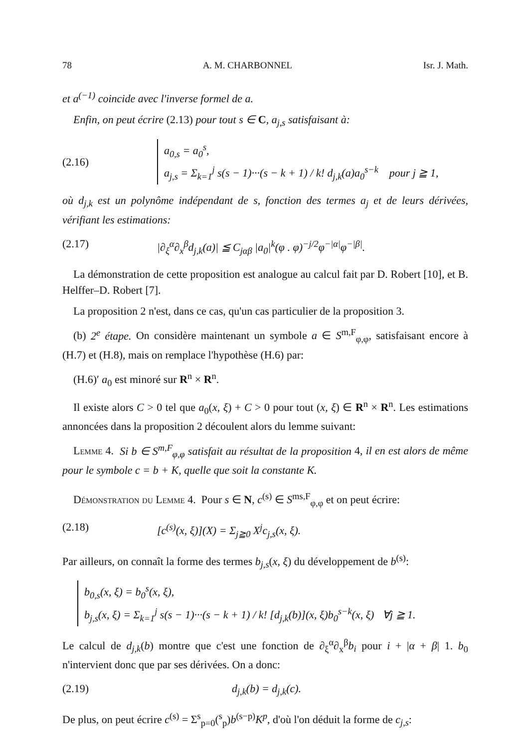78 A. M. CHARBONNEL Isr. J. Math.
et a<sup>(−1)</sup> coincide avec l'inverse formel de a.
Enfin, on peut écrire (2.13) pour tout s ∈ C, a<sub>j,s</sub> satisfaisant à:
(2.16)
a<sub>0,s</sub> = a<sub>0</sub><sup>s</sup>,
a<sub>j,s</sub> = Σ<sub>k=1</sub><sup>j</sup> s(s − 1)···(s − k + 1) / k! d<sub>j,k</sub>(a)a<sub>0</sub><sup>s−k</sup> pour j ≧ 1,
où d<sub>j,k</sub> est un polynôme indépendant de s, fonction des termes a<sub>j</sub> et de leurs dérivées, vérifiant les estimations:
(2.17) |∂<sub>ξ</sub><sup>α</sup>∂<sub>x</sub><sup>β</sup>d<sub>j,k</sub>(a)| ≦ C<sub>jαβ</sub> |a<sub>0</sub>|<sup>k</sup>(φ . φ)<sup>−j/2</sup>φ<sup>−|α|</sup>φ<sup>−|β|</sup>.
La démonstration de cette proposition est analogue au calcul fait par D. Robert [10], et B. Helffer–D. Robert [7].
La proposition 2 n'est, dans ce cas, qu'un cas particulier de la proposition 3.
(b) 2<sup>e</sup> étape. On considère maintenant un symbole a ∈ S<sup>m,F</sup><sub>φ,φ</sub>, satisfaisant encore à (H.7) et (H.8), mais on remplace l'hypothèse (H.6) par:
(H.6)′ a<sub>0</sub> est minoré sur R<sup>n</sup> × R<sup>n</sup>.
Il existe alors C > 0 tel que a<sub>0</sub>(x, ξ) + C > 0 pour tout (x, ξ) ∈ R<sup>n</sup> × R<sup>n</sup>. Les estimations annoncées dans la proposition 2 découlent alors du lemme suivant:
Lemme 4. Si b ∈ S<sup>m,F</sup><sub>φ,φ</sub> satisfait au résultat de la proposition 4, il en est alors de même pour le symbole c = b + K, quelle que soit la constante K.
Démonstration du Lemme 4. Pour s ∈ N, c<sup>(s)</sup> ∈ S<sup>ms,F</sup><sub>φ,φ</sub> et on peut écrire:
(2.18) [c<sup>(s)</sup>(x, ξ)](X) = Σ<sub>j≧0</sub> X<sup>j</sup>c<sub>j,s</sub>(x, ξ).
Par ailleurs, on connaît la forme des termes b<sub>j,s</sub>(x, ξ) du développement de b<sup>(s)</sup>:
b<sub>0,s</sub>(x, ξ) = b<sub>0</sub><sup>s</sup>(x, ξ),
b<sub>j,s</sub>(x, ξ) = Σ<sub>k=1</sub><sup>j</sup> s(s − 1)···(s − k + 1) / k! [d<sub>j,k</sub>(b)](x, ξ)b<sub>0</sub><sup>s−k</sup>(x, ξ) ∀j ≧ 1.
Le calcul de d<sub>j,k</sub>(b) montre que c'est une fonction de ∂<sub>ξ</sub><sup>α</sup>∂<sub>x</sub><sup>β</sup>b<sub>i</sub> pour i + |α + β| 1. b<sub>0</sub> n'intervient donc que par ses dérivées. On a donc:
(2.19) d<sub>j,k</sub>(b) = d<sub>j,k</sub>(c).
De plus, on peut écrire c<sup>(s)</sup> = Σ<sup>s</sup><sub>p=0</sub>(<sup>s</sup><sub>p</sub>)b<sup>(s−p)</sup>K<sup>p</sup>, d'où l'on déduit la forme de c<sub>j,s</sub>: